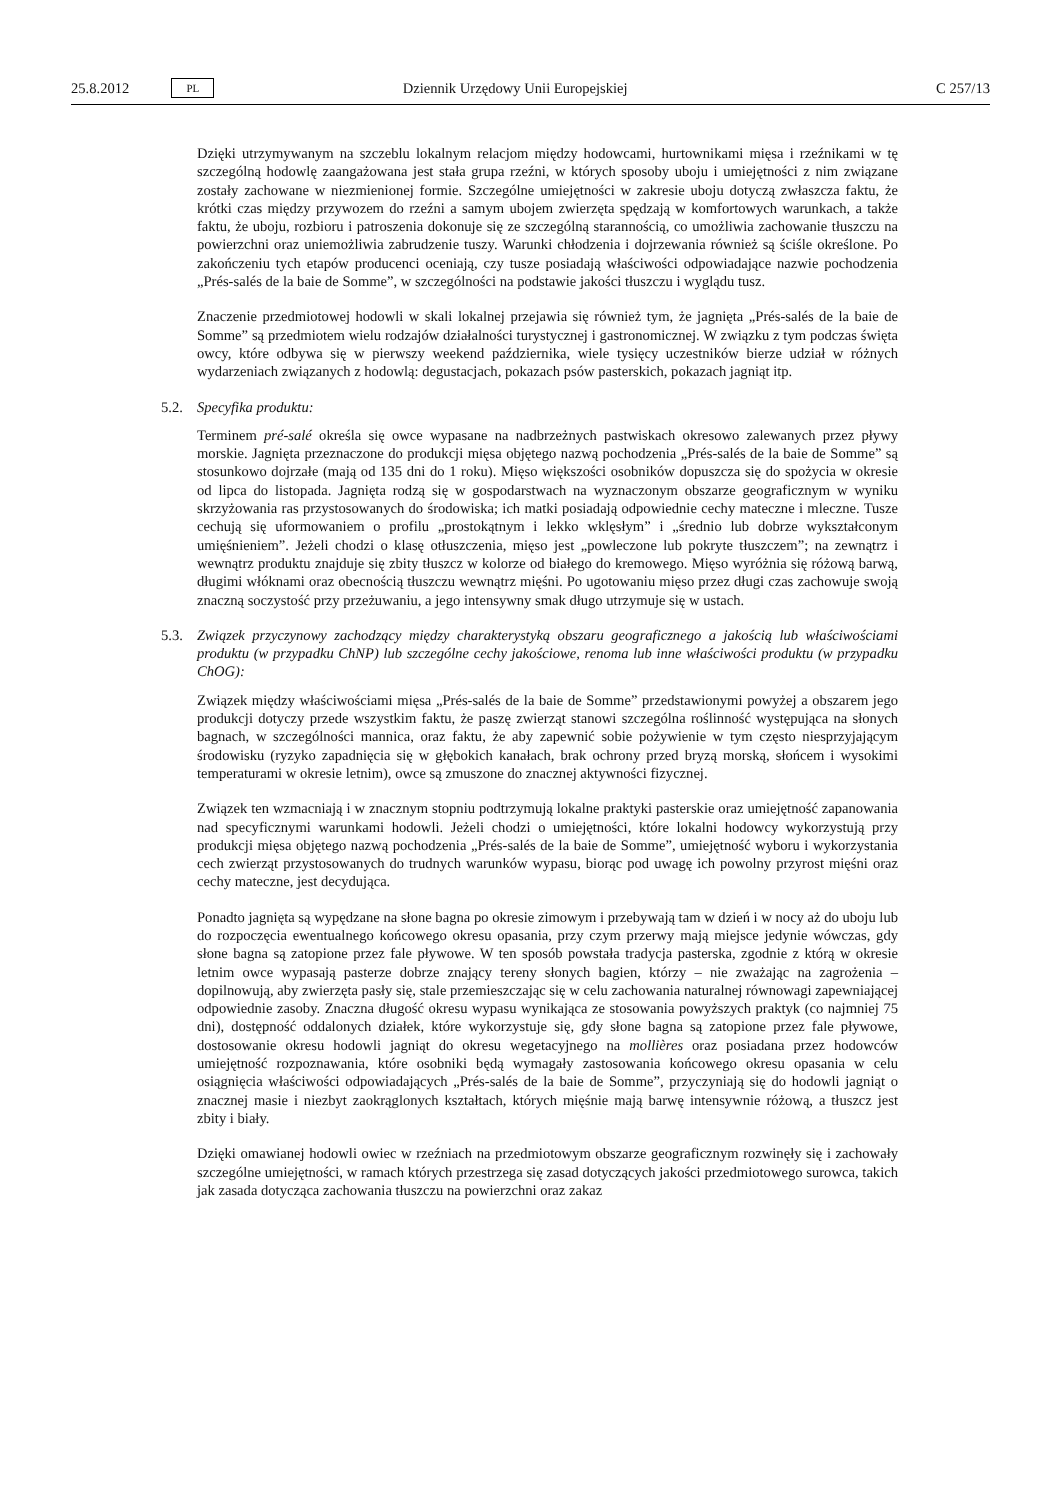25.8.2012 PL Dziennik Urzędowy Unii Europejskiej C 257/13
Dzięki utrzymywanym na szczeblu lokalnym relacjom między hodowcami, hurtownikami mięsa i rzeźnikami w tę szczególną hodowlę zaangażowana jest stała grupa rzeźni, w których sposoby uboju i umiejętności z nim związane zostały zachowane w niezmienionej formie. Szczególne umiejętności w zakresie uboju dotyczą zwłaszcza faktu, że krótki czas między przywozem do rzeźni a samym ubojem zwierzęta spędzają w komfortowych warunkach, a także faktu, że uboju, rozbioru i patroszenia dokonuje się ze szczególną starannością, co umożliwia zachowanie tłuszczu na powierzchni oraz uniemożliwia zabrudzenie tuszy. Warunki chłodzenia i dojrzewania również są ściśle określone. Po zakończeniu tych etapów producenci oceniają, czy tusze posiadają właściwości odpowiadające nazwie pochodzenia „Prés-salés de la baie de Somme”, w szczególności na podstawie jakości tłuszczu i wyglądu tusz.
Znaczenie przedmiotowej hodowli w skali lokalnej przejawia się również tym, że jagnięta „Prés-salés de la baie de Somme” są przedmiotem wielu rodzajów działalności turystycznej i gastronomicznej. W związku z tym podczas święta owcy, które odbywa się w pierwszy weekend października, wiele tysięcy uczestników bierze udział w różnych wydarzeniach związanych z hodowlą: degustacjach, pokazach psów pasterskich, pokazach jagniąt itp.
5.2. Specyfika produktu:
Terminem pré-salé określa się owce wypasane na nadbrzeżnych pastwiskach okresowo zalewanych przez pływy morskie. Jagnięta przeznaczone do produkcji mięsa objętego nazwą pochodzenia „Prés-salés de la baie de Somme” są stosunkowo dojrzałe (mają od 135 dni do 1 roku). Mięso większości osobników dopuszcza się do spożycia w okresie od lipca do listopada. Jagnięta rodzą się w gospodarstwach na wyznaczonym obszarze geograficznym w wyniku skrzyżowania ras przystosowanych do środowiska; ich matki posiadają odpowiednie cechy mateczne i mleczne. Tusze cechują się uformowaniem o profilu „prostokątnym i lekko wklęsłym” i „średnio lub dobrze wykształconym umięśnieniem”. Jeżeli chodzi o klasę otłuszczenia, mięso jest „powleczone lub pokryte tłuszczem”; na zewnątrz i wewnątrz produktu znajduje się zbity tłuszcz w kolorze od białego do kremowego. Mięso wyróżnia się różową barwą, długimi włóknami oraz obecnością tłuszczu wewnątrz mięśni. Po ugotowaniu mięso przez długi czas zachowuje swoją znaczną soczystość przy przeżuwaniu, a jego intensywny smak długo utrzymuje się w ustach.
5.3. Związek przyczynowy zachodzący między charakterystyką obszaru geograficznego a jakością lub właściwościami produktu (w przypadku ChNP) lub szczególne cechy jakościowe, renoma lub inne właściwości produktu (w przypadku ChOG):
Związek między właściwościami mięsa „Prés-salés de la baie de Somme” przedstawionymi powyżej a obszarem jego produkcji dotyczy przede wszystkim faktu, że paszę zwierząt stanowi szczególna roślinność występująca na słonych bagnach, w szczególności mannica, oraz faktu, że aby zapewnić sobie pożywienie w tym często niesprzyjającym środowisku (ryzyko zapadnięcia się w głębokich kanałach, brak ochrony przed bryzą morską, słońcem i wysokimi temperaturami w okresie letnim), owce są zmuszone do znacznej aktywności fizycznej.
Związek ten wzmacniają i w znacznym stopniu podtrzymują lokalne praktyki pasterskie oraz umiejętność zapanowania nad specyficznymi warunkami hodowli. Jeżeli chodzi o umiejętności, które lokalni hodowcy wykorzystują przy produkcji mięsa objętego nazwą pochodzenia „Prés-salés de la baie de Somme”, umiejętność wyboru i wykorzystania cech zwierząt przystosowanych do trudnych warunków wypasu, biorąc pod uwagę ich powolny przyrost mięśni oraz cechy mateczne, jest decydująca.
Ponadto jagnięta są wypędzane na słone bagna po okresie zimowym i przebywają tam w dzień i w nocy aż do uboju lub do rozpoczęcia ewentualnego końcowego okresu opasania, przy czym przerwy mają miejsce jedynie wówczas, gdy słone bagna są zatopione przez fale pływowe. W ten sposób powstała tradycja pasterska, zgodnie z którą w okresie letnim owce wypasają pasterze dobrze znający tereny słonych bagien, którzy – nie zważając na zagrożenia – dopilnowują, aby zwierzęta pasły się, stale przemieszczając się w celu zachowania naturalnej równowagi zapewniającej odpowiednie zasoby. Znaczna długość okresu wypasu wynikająca ze stosowania powyższych praktyk (co najmniej 75 dni), dostępność oddalonych działek, które wykorzystuje się, gdy słone bagna są zatopione przez fale pływowe, dostosowanie okresu hodowli jagniąt do okresu wegetacyjnego na mollières oraz posiadana przez hodowców umiejętność rozpoznawania, które osobniki będą wymagały zastosowania końcowego okresu opasania w celu osiągnięcia właściwości odpowiadających „Prés-salés de la baie de Somme”, przyczyniają się do hodowli jagniąt o znacznej masie i niezbyt zaokrąglonych kształtach, których mięśnie mają barwę intensywnie różową, a tłuszcz jest zbity i biały.
Dzięki omawianej hodowli owiec w rzeźniach na przedmiotowym obszarze geograficznym rozwinęły się i zachowały szczególne umiejętności, w ramach których przestrzega się zasad dotyczących jakości przedmiotowego surowca, takich jak zasada dotycząca zachowania tłuszczu na powierzchni oraz zakaz